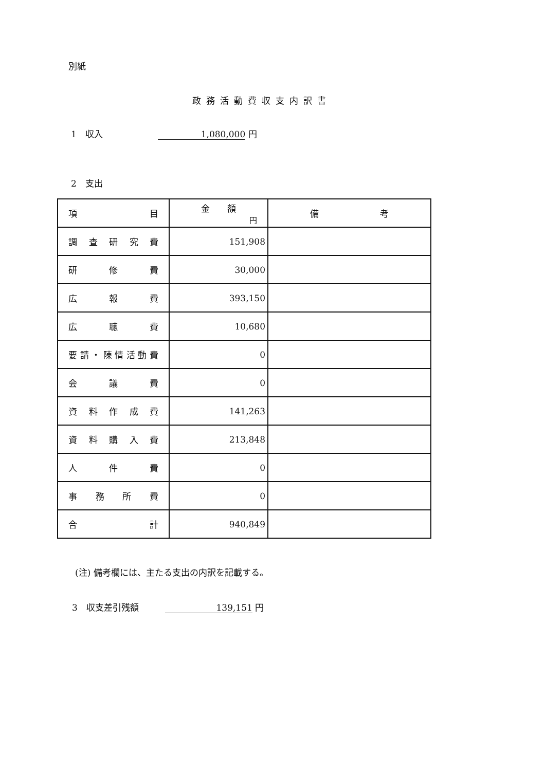別紙
政務活動費収支内訳書
1　収入　　　　　　 1,080,000 円
2　支出
| 項 目 | 金 額 円 | 備 考 |
| --- | --- | --- |
| 調査研究費 | 151,908 | |
| 研修費 | 30,000 | |
| 広報費 | 393,150 | |
| 広聴費 | 10,680 | |
| 要請・陳情活動費 | 0 | |
| 会議費 | 0 | |
| 資料作成費 | 141,263 | |
| 資料購入費 | 213,848 | |
| 人件費 | 0 | |
| 事務所費 | 0 | |
| 合計 | 940,849 | |
(注) 備考欄には、主たる支出の内訳を記載する。
3　収支差引残額　　　139,151 円